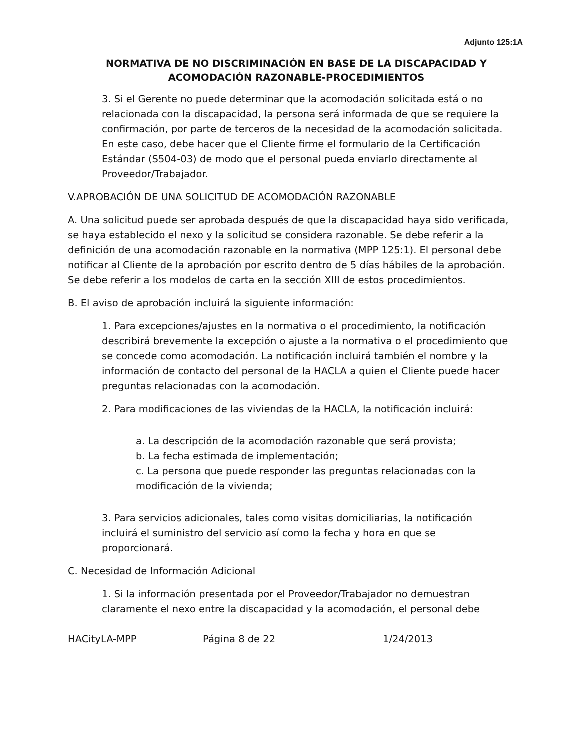Adjunto 125:1A
NORMATIVA DE NO DISCRIMINACIÓN EN BASE DE LA DISCAPACIDAD Y ACOMODACIÓN RAZONABLE-PROCEDIMIENTOS
3. Si el Gerente no puede determinar que la acomodación solicitada está o no relacionada con la discapacidad, la persona será informada de que se requiere la confirmación, por parte de terceros de la necesidad de la acomodación solicitada. En este caso, debe hacer que el Cliente firme el formulario de la Certificación Estándar (S504-03) de modo que el personal pueda enviarlo directamente al Proveedor/Trabajador.
V.APROBACIÓN DE UNA SOLICITUD DE ACOMODACIÓN RAZONABLE
A. Una solicitud puede ser aprobada después de que la discapacidad haya sido verificada, se haya establecido el nexo y la solicitud se considera razonable. Se debe referir a la definición de una acomodación razonable en la normativa (MPP 125:1). El personal debe notificar al Cliente de la aprobación por escrito dentro de 5 días hábiles de la aprobación. Se debe referir a los modelos de carta en la sección XIII de estos procedimientos.
B. El aviso de aprobación incluirá la siguiente información:
1. Para excepciones/ajustes en la normativa o el procedimiento, la notificación describirá brevemente la excepción o ajuste a la normativa o el procedimiento que se concede como acomodación. La notificación incluirá también el nombre y la información de contacto del personal de la HACLA a quien el Cliente puede hacer preguntas relacionadas con la acomodación.
2. Para modificaciones de las viviendas de la HACLA, la notificación incluirá:
a. La descripción de la acomodación razonable que será provista;
b. La fecha estimada de implementación;
c. La persona que puede responder las preguntas relacionadas con la modificación de la vivienda;
3. Para servicios adicionales, tales como visitas domiciliarias, la notificación incluirá el suministro del servicio así como la fecha y hora en que se proporcionará.
C. Necesidad de Información Adicional
1. Si la información presentada por el Proveedor/Trabajador no demuestran claramente el nexo entre la discapacidad y la acomodación, el personal debe
HACityLA-MPP Página 8 de 22 1/24/2013